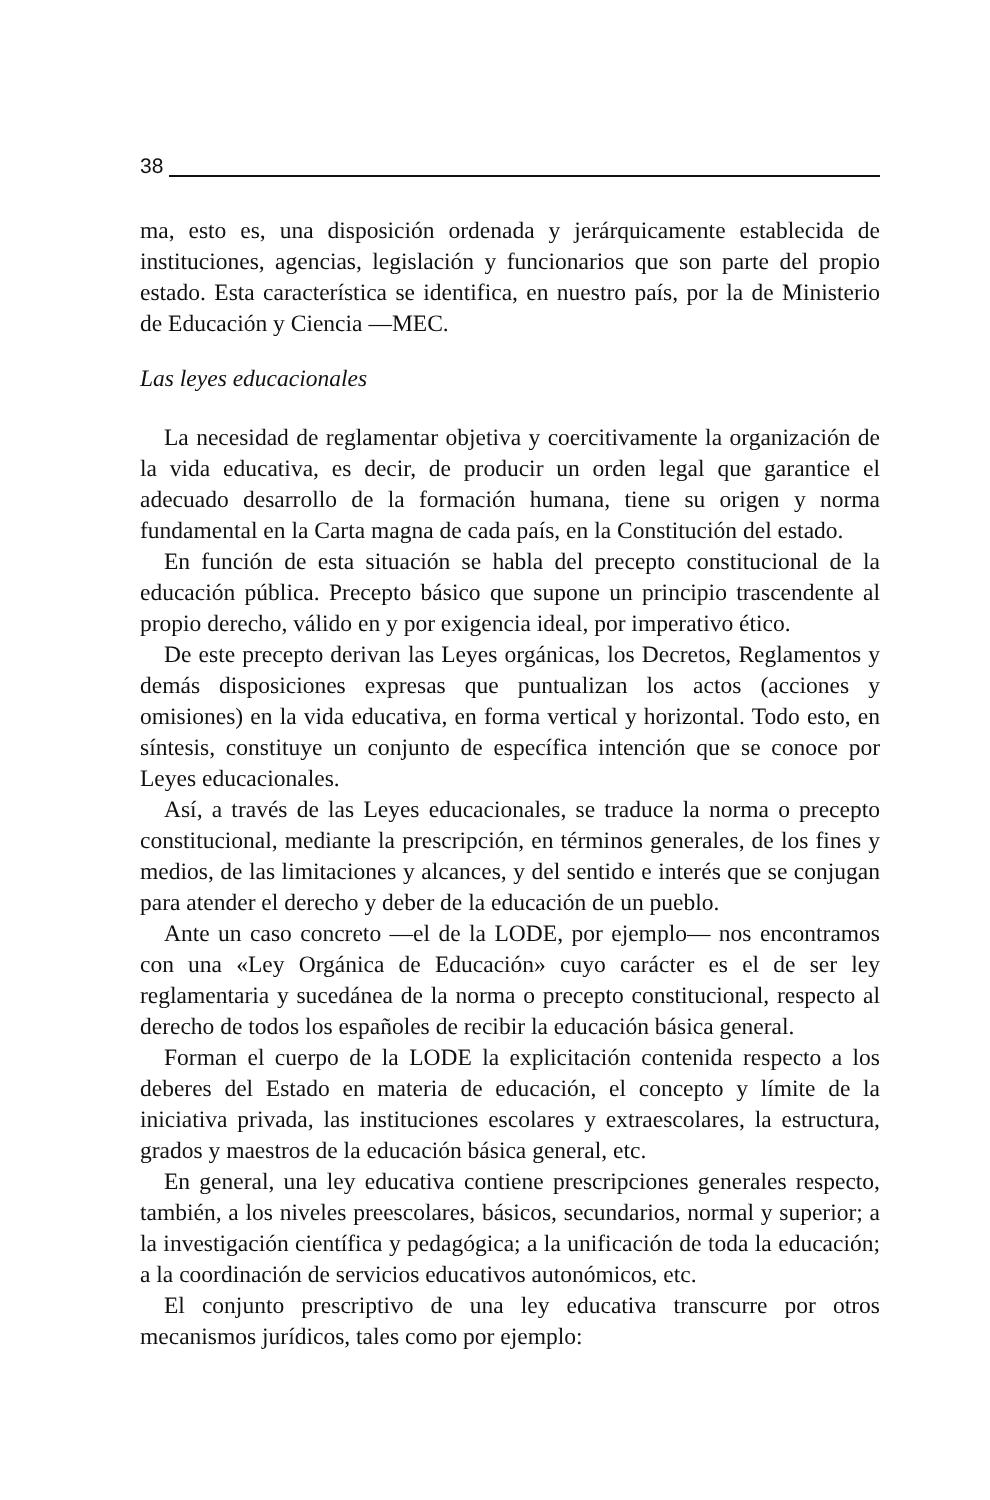38
ma, esto es, una disposición ordenada y jerárquicamente establecida de instituciones, agencias, legislación y funcionarios que son parte del propio estado. Esta característica se identifica, en nuestro país, por la de Ministerio de Educación y Ciencia —MEC.
Las leyes educacionales
La necesidad de reglamentar objetiva y coercitivamente la organización de la vida educativa, es decir, de producir un orden legal que garantice el adecuado desarrollo de la formación humana, tiene su origen y norma fundamental en la Carta magna de cada país, en la Constitución del estado.
En función de esta situación se habla del precepto constitucional de la educación pública. Precepto básico que supone un principio trascendente al propio derecho, válido en y por exigencia ideal, por imperativo ético.
De este precepto derivan las Leyes orgánicas, los Decretos, Reglamentos y demás disposiciones expresas que puntualizan los actos (acciones y omisiones) en la vida educativa, en forma vertical y horizontal. Todo esto, en síntesis, constituye un conjunto de específica intención que se conoce por Leyes educacionales.
Así, a través de las Leyes educacionales, se traduce la norma o precepto constitucional, mediante la prescripción, en términos generales, de los fines y medios, de las limitaciones y alcances, y del sentido e interés que se conjugan para atender el derecho y deber de la educación de un pueblo.
Ante un caso concreto —el de la LODE, por ejemplo— nos encontramos con una «Ley Orgánica de Educación» cuyo carácter es el de ser ley reglamentaria y sucedánea de la norma o precepto constitucional, respecto al derecho de todos los españoles de recibir la educación básica general.
Forman el cuerpo de la LODE la explicitación contenida respecto a los deberes del Estado en materia de educación, el concepto y límite de la iniciativa privada, las instituciones escolares y extraescolares, la estructura, grados y maestros de la educación básica general, etc.
En general, una ley educativa contiene prescripciones generales respecto, también, a los niveles preescolares, básicos, secundarios, normal y superior; a la investigación científica y pedagógica; a la unificación de toda la educación; a la coordinación de servicios educativos autonómicos, etc.
El conjunto prescriptivo de una ley educativa transcurre por otros mecanismos jurídicos, tales como por ejemplo: